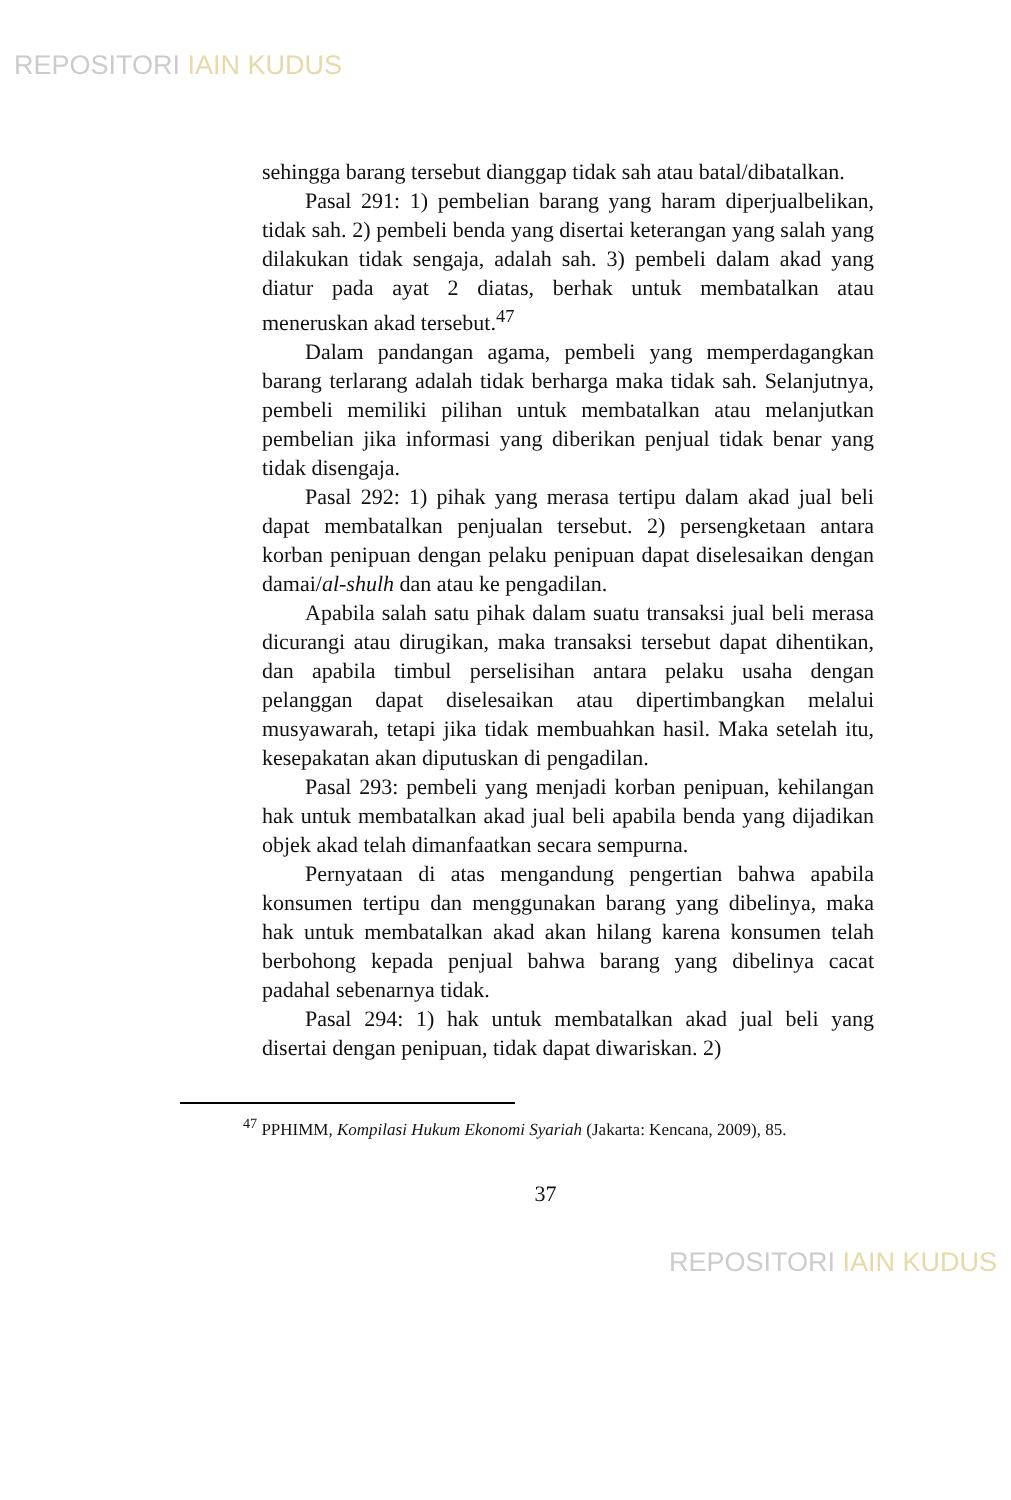REPOSITORI IAIN KUDUS
sehingga barang tersebut dianggap tidak sah atau batal/dibatalkan.
Pasal 291: 1) pembelian barang yang haram diperjualbelikan, tidak sah. 2) pembeli benda yang disertai keterangan yang salah yang dilakukan tidak sengaja, adalah sah. 3) pembeli dalam akad yang diatur pada ayat 2 diatas, berhak untuk membatalkan atau meneruskan akad tersebut.<sup>47</sup>
Dalam pandangan agama, pembeli yang memperdagangkan barang terlarang adalah tidak berharga maka tidak sah. Selanjutnya, pembeli memiliki pilihan untuk membatalkan atau melanjutkan pembelian jika informasi yang diberikan penjual tidak benar yang tidak disengaja.
Pasal 292: 1) pihak yang merasa tertipu dalam akad jual beli dapat membatalkan penjualan tersebut. 2) persengketaan antara korban penipuan dengan pelaku penipuan dapat diselesaikan dengan damai/al-shulh dan atau ke pengadilan.
Apabila salah satu pihak dalam suatu transaksi jual beli merasa dicurangi atau dirugikan, maka transaksi tersebut dapat dihentikan, dan apabila timbul perselisihan antara pelaku usaha dengan pelanggan dapat diselesaikan atau dipertimbangkan melalui musyawarah, tetapi jika tidak membuahkan hasil. Maka setelah itu, kesepakatan akan diputuskan di pengadilan.
Pasal 293: pembeli yang menjadi korban penipuan, kehilangan hak untuk membatalkan akad jual beli apabila benda yang dijadikan objek akad telah dimanfaatkan secara sempurna.
Pernyataan di atas mengandung pengertian bahwa apabila konsumen tertipu dan menggunakan barang yang dibelinya, maka hak untuk membatalkan akad akan hilang karena konsumen telah berbohong kepada penjual bahwa barang yang dibelinya cacat padahal sebenarnya tidak.
Pasal 294: 1) hak untuk membatalkan akad jual beli yang disertai dengan penipuan, tidak dapat diwariskan. 2)
<sup>47</sup> PPHIMM, Kompilasi Hukum Ekonomi Syariah (Jakarta: Kencana, 2009), 85.
37
REPOSITORI IAIN KUDUS